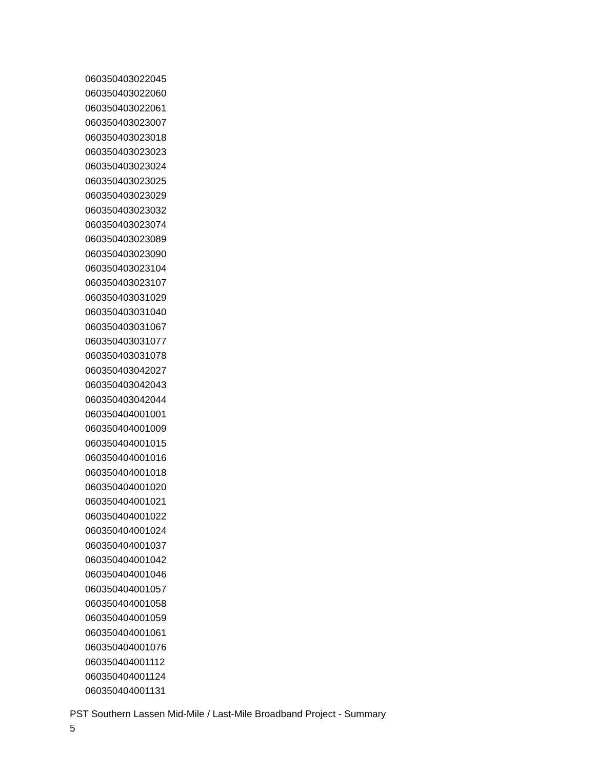060350403022045
060350403022060
060350403022061
060350403023007
060350403023018
060350403023023
060350403023024
060350403023025
060350403023029
060350403023032
060350403023074
060350403023089
060350403023090
060350403023104
060350403023107
060350403031029
060350403031040
060350403031067
060350403031077
060350403031078
060350403042027
060350403042043
060350403042044
060350404001001
060350404001009
060350404001015
060350404001016
060350404001018
060350404001020
060350404001021
060350404001022
060350404001024
060350404001037
060350404001042
060350404001046
060350404001057
060350404001058
060350404001059
060350404001061
060350404001076
060350404001112
060350404001124
060350404001131
PST Southern Lassen Mid-Mile / Last-Mile Broadband Project - Summary
5